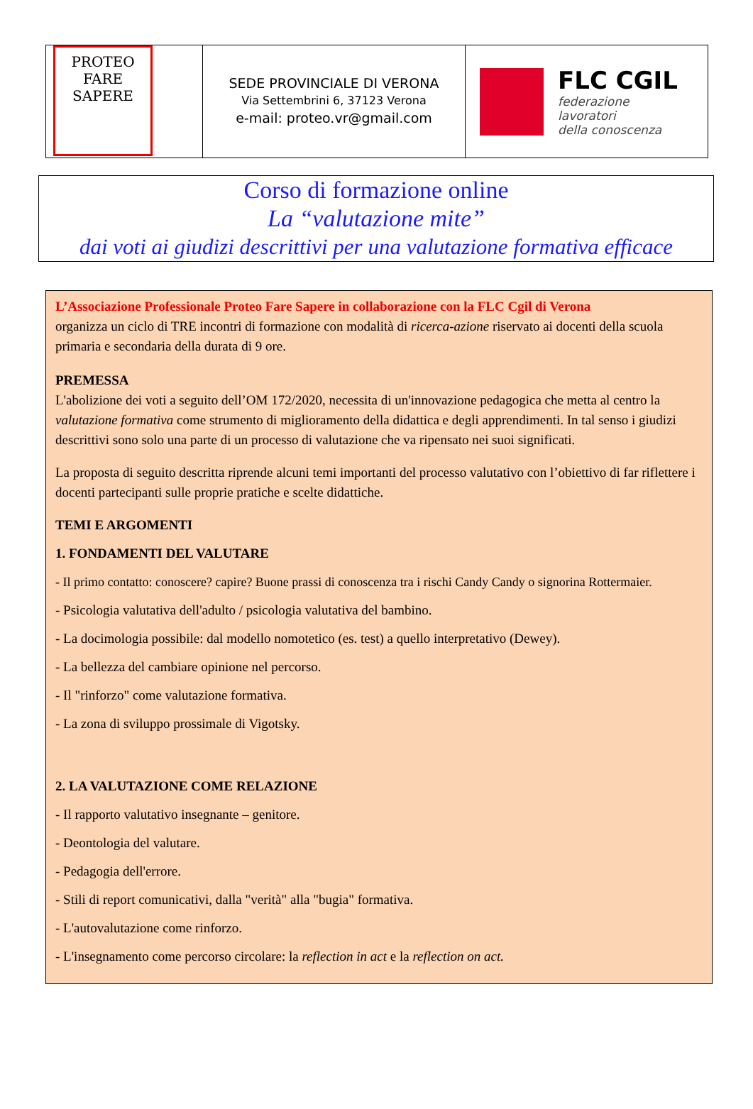PROTEO
FARE
SAPERE
SEDE PROVINCIALE DI VERONA
Via Settembrini 6, 37123 Verona
e-mail: proteo.vr@gmail.com
FLC CGIL
federazione
lavoratori
della conoscenza
Corso di formazione online
La “valutazione mite”
dai voti ai giudizi descrittivi per una valutazione formativa efficace
L’Associazione Professionale Proteo Fare Sapere in collaborazione con la FLC Cgil di Verona
organizza un ciclo di TRE incontri di formazione con modalità di ricerca-azione riservato ai docenti della scuola primaria e secondaria della durata di 9 ore.
PREMESSA
L'abolizione dei voti a seguito dell’OM 172/2020, necessita di un'innovazione pedagogica che metta al centro la valutazione formativa come strumento di miglioramento della didattica e degli apprendimenti. In tal senso i giudizi descrittivi sono solo una parte di un processo di valutazione che va ripensato nei suoi significati.
La proposta di seguito descritta riprende alcuni temi importanti del processo valutativo con l’obiettivo di far riflettere i docenti partecipanti sulle proprie pratiche e scelte didattiche.
TEMI E ARGOMENTI
1. FONDAMENTI DEL VALUTARE
- Il primo contatto: conoscere? capire? Buone prassi di conoscenza tra i rischi Candy Candy o signorina Rottermaier.
- Psicologia valutativa dell'adulto / psicologia valutativa del bambino.
- La docimologia possibile: dal modello nomotetico (es. test) a quello interpretativo (Dewey).
- La bellezza del cambiare opinione nel percorso.
- Il "rinforzo" come valutazione formativa.
- La zona di sviluppo prossimale di Vigotsky.
2. LA VALUTAZIONE COME RELAZIONE
- Il rapporto valutativo insegnante – genitore.
- Deontologia del valutare.
- Pedagogia dell'errore.
- Stili di report comunicativi, dalla "verità" alla "bugia" formativa.
- L'autovalutazione come rinforzo.
- L'insegnamento come percorso circolare: la reflection in act e la reflection on act.